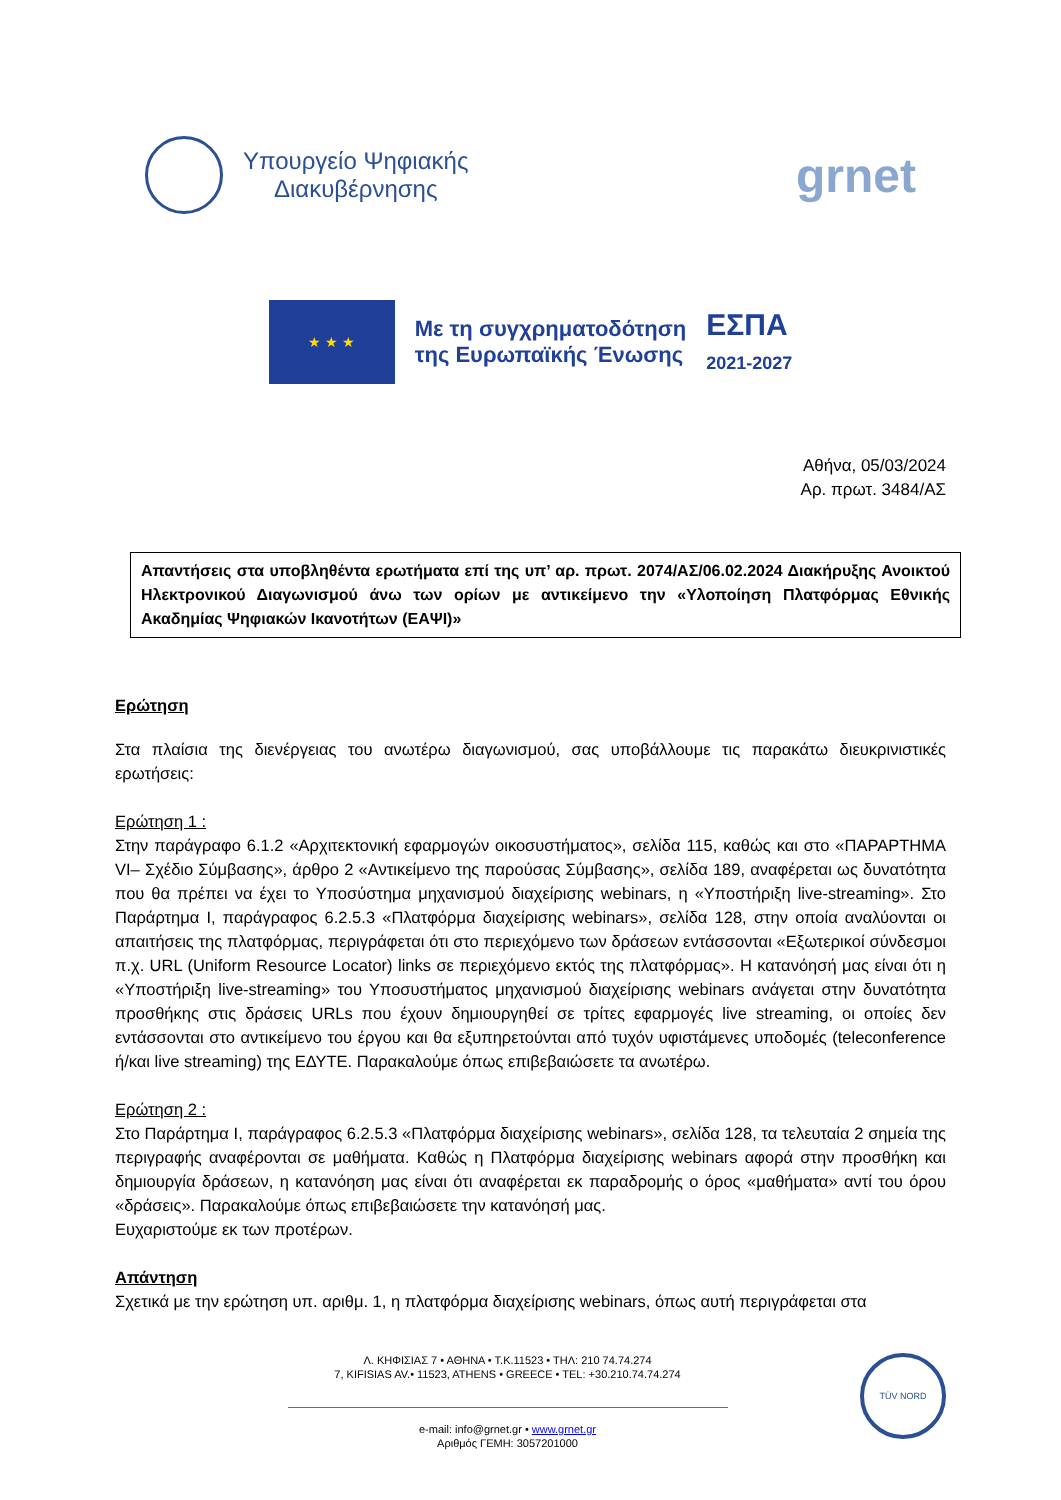Υπουργείο Ψηφιακής
Διακυβέρνησης
grnet
★ ★ ★
Με τη συγχρηματοδότηση
της Ευρωπαϊκής Ένωσης
ΕΣΠΑ
2021-2027
Αθήνα, 05/03/2024
Αρ. πρωτ. 3484/ΑΣ
Απαντήσεις στα υποβληθέντα ερωτήματα επί της υπ’ αρ. πρωτ. 2074/ΑΣ/06.02.2024 Διακήρυξης Ανοικτού Ηλεκτρονικού Διαγωνισμού άνω των ορίων με αντικείμενο την «Υλοποίηση Πλατφόρμας Εθνικής Ακαδημίας Ψηφιακών Ικανοτήτων (ΕΑΨΙ)»
Ερώτηση
Στα πλαίσια της διενέργειας του ανωτέρω διαγωνισμού, σας υποβάλλουμε τις παρακάτω διευκρινιστικές ερωτήσεις:
Ερώτηση 1 :
Στην παράγραφο 6.1.2 «Αρχιτεκτονική εφαρμογών οικοσυστήματος», σελίδα 115, καθώς και στο «ΠΑΡΑΡΤΗΜΑ VI– Σχέδιο Σύμβασης», άρθρο 2 «Αντικείμενο της παρούσας Σύμβασης», σελίδα 189, αναφέρεται ως δυνατότητα που θα πρέπει να έχει το Υποσύστημα μηχανισμού διαχείρισης webinars, η «Υποστήριξη live-streaming». Στο Παράρτημα I, παράγραφος 6.2.5.3 «Πλατφόρμα διαχείρισης webinars», σελίδα 128, στην οποία αναλύονται οι απαιτήσεις της πλατφόρμας, περιγράφεται ότι στο περιεχόμενο των δράσεων εντάσσονται «Εξωτερικοί σύνδεσμοι π.χ. URL (Uniform Resource Locator) links σε περιεχόμενο εκτός της πλατφόρμας». Η κατανόησή μας είναι ότι η «Υποστήριξη live-streaming» του Υποσυστήματος μηχανισμού διαχείρισης webinars ανάγεται στην δυνατότητα προσθήκης στις δράσεις URLs που έχουν δημιουργηθεί σε τρίτες εφαρμογές live streaming, οι οποίες δεν εντάσσονται στο αντικείμενο του έργου και θα εξυπηρετούνται από τυχόν υφιστάμενες υποδομές (teleconference ή/και live streaming) της ΕΔΥΤΕ. Παρακαλούμε όπως επιβεβαιώσετε τα ανωτέρω.
Ερώτηση 2 :
Στο Παράρτημα I, παράγραφος 6.2.5.3 «Πλατφόρμα διαχείρισης webinars», σελίδα 128, τα τελευταία 2 σημεία της περιγραφής αναφέρονται σε μαθήματα. Καθώς η Πλατφόρμα διαχείρισης webinars αφορά στην προσθήκη και δημιουργία δράσεων, η κατανόηση μας είναι ότι αναφέρεται εκ παραδρομής ο όρος «μαθήματα» αντί του όρου «δράσεις». Παρακαλούμε όπως επιβεβαιώσετε την κατανόησή μας.
Ευχαριστούμε εκ των προτέρων.
Απάντηση
Σχετικά με την ερώτηση υπ. αριθμ. 1, η πλατφόρμα διαχείρισης webinars, όπως αυτή περιγράφεται στα
Λ. ΚΗΦΙΣΙΑΣ 7 • ΑΘΗΝΑ • Τ.Κ.11523 • ΤΗΛ: 210 74.74.274
7, KIFISIAS AV.• 11523, ATHENS • GREECE • TEL: +30.210.74.74.274
e-mail: info@grnet.gr • www.grnet.gr
Αριθμός ΓΕΜΗ: 3057201000
TÜV NORD